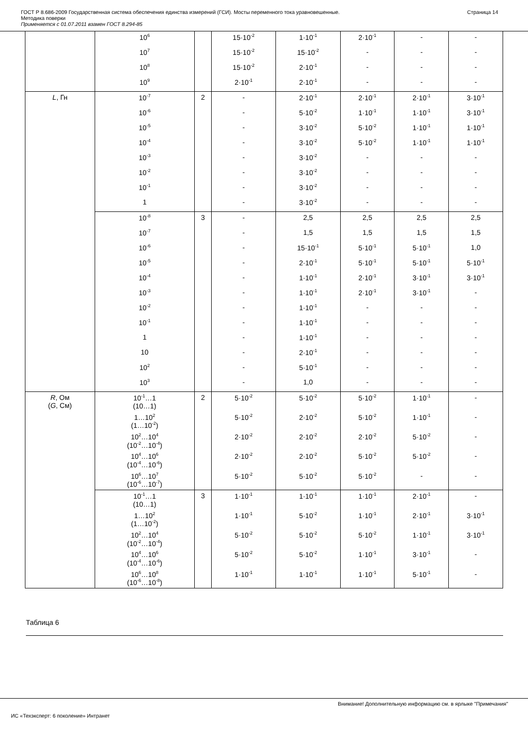ГОСТ Р 8.686-2009 Государственная система обеспечения единства измерений (ГСИ). Мосты переменного тока уравновешенные.
Методика поверки
Применяется с 01.07.2011 взамен ГОСТ 8.294-85
Страница 14
| | 10<sup>6</sup> | | 15·10<sup>-2</sup> | 1·10<sup>-1</sup> | 2·10<sup>-1</sup> | - | - |
| | 10<sup>7</sup> | | 15·10<sup>-2</sup> | 15·10<sup>-2</sup> | - | - | - |
| | 10<sup>8</sup> | | 15·10<sup>-2</sup> | 2·10<sup>-1</sup> | - | - | - |
| | 10<sup>9</sup> | | 2·10<sup>-1</sup> | 2·10<sup>-1</sup> | - | - | - |
| L , Гн | 10<sup>-7</sup> | 2 | - | 2·10<sup>-1</sup> | 2·10<sup>-1</sup> | 2·10<sup>-1</sup> | 3·10<sup>-1</sup> |
| | 10<sup>-6</sup> | | - | 5·10<sup>-2</sup> | 1·10<sup>-1</sup> | 1·10<sup>-1</sup> | 3·10<sup>-1</sup> |
| | 10<sup>-5</sup> | | - | 3·10<sup>-2</sup> | 5·10<sup>-2</sup> | 1·10<sup>-1</sup> | 1·10<sup>-1</sup> |
| | 10<sup>-4</sup> | | - | 3·10<sup>-2</sup> | 5·10<sup>-2</sup> | 1·10<sup>-1</sup> | 1·10<sup>-1</sup> |
| | 10<sup>-3</sup> | | - | 3·10<sup>-2</sup> | - | - | - |
| | 10<sup>-2</sup> | | - | 3·10<sup>-2</sup> | - | - | - |
| | 10<sup>-1</sup> | | - | 3·10<sup>-2</sup> | - | - | - |
| | 1 | | - | 3·10<sup>-2</sup> | - | - | - |
| | 10<sup>-8</sup> | 3 | - | 2,5 | 2,5 | 2,5 | 2,5 |
| | 10<sup>-7</sup> | | - | 1,5 | 1,5 | 1,5 | 1,5 |
| | 10<sup>-6</sup> | | - | 15·10<sup>-1</sup> | 5·10<sup>-1</sup> | 5·10<sup>-1</sup> | 1,0 |
| | 10<sup>-5</sup> | | - | 2·10<sup>-1</sup> | 5·10<sup>-1</sup> | 5·10<sup>-1</sup> | 5·10<sup>-1</sup> |
| | 10<sup>-4</sup> | | - | 1·10<sup>-1</sup> | 2·10<sup>-1</sup> | 3·10<sup>-1</sup> | 3·10<sup>-1</sup> |
| | 10<sup>-3</sup> | | - | 1·10<sup>-1</sup> | 2·10<sup>-1</sup> | 3·10<sup>-1</sup> | - |
| | 10<sup>-2</sup> | | - | 1·10<sup>-1</sup> | - | - | - |
| | 10<sup>-1</sup> | | - | 1·10<sup>-1</sup> | - | - | - |
| | 1 | | - | 1·10<sup>-1</sup> | - | - | - |
| | 10 | | - | 2·10<sup>-1</sup> | - | - | - |
| | 10<sup>2</sup> | | - | 5·10<sup>-1</sup> | - | - | - |
| | 10<sup>3</sup> | | - | 1,0 | - | - | - |
| R , Ом ( G , См) | 10<sup>-1</sup>…1 (10…1) | 2 | 5·10<sup>-2</sup> | 5·10<sup>-2</sup> | 5·10<sup>-2</sup> | 1·10<sup>-1</sup> | - |
| | 1…10<sup>2</sup> (1…10<sup>-2</sup>) | | 5·10<sup>-2</sup> | 2·10<sup>-2</sup> | 5·10<sup>-2</sup> | 1·10<sup>-1</sup> | - |
| | 10<sup>2</sup>…10<sup>4</sup> (10<sup>-2</sup>…10<sup>-4</sup>) | | 2·10<sup>-2</sup> | 2·10<sup>-2</sup> | 2·10<sup>-2</sup> | 5·10<sup>-2</sup> | - |
| | 10<sup>4</sup>…10<sup>6</sup> (10<sup>-4</sup>…10<sup>-6</sup>) | | 2·10<sup>-2</sup> | 2·10<sup>-2</sup> | 5·10<sup>-2</sup> | 5·10<sup>-2</sup> | - |
| | 10<sup>6</sup>…10<sup>7</sup> (10<sup>-6</sup>…10<sup>-7</sup>) | | 5·10<sup>-2</sup> | 5·10<sup>-2</sup> | 5·10<sup>-2</sup> | - | - |
| | 10<sup>-1</sup>…1 (10…1) | 3 | 1·10<sup>-1</sup> | 1·10<sup>-1</sup> | 1·10<sup>-1</sup> | 2·10<sup>-1</sup> | - |
| | 1…10<sup>2</sup> (1…10<sup>-2</sup>) | | 1·10<sup>-1</sup> | 5·10<sup>-2</sup> | 1·10<sup>-1</sup> | 2·10<sup>-1</sup> | 3·10<sup>-1</sup> |
| | 10<sup>2</sup>…10<sup>4</sup> (10<sup>-2</sup>…10<sup>-4</sup>) | | 5·10<sup>-2</sup> | 5·10<sup>-2</sup> | 5·10<sup>-2</sup> | 1·10<sup>-1</sup> | 3·10<sup>-1</sup> |
| | 10<sup>4</sup>…10<sup>6</sup> (10<sup>-4</sup>…10<sup>-6</sup>) | | 5·10<sup>-2</sup> | 5·10<sup>-2</sup> | 1·10<sup>-1</sup> | 3·10<sup>-1</sup> | - |
| | 10<sup>6</sup>…10<sup>8</sup> (10<sup>-6</sup>…10<sup>-8</sup>) | | 1·10<sup>-1</sup> | 1·10<sup>-1</sup> | 1·10<sup>-1</sup> | 5·10<sup>-1</sup> | - |
Таблица 6
Внимание! Дополнительную информацию см. в ярлыке "Примечания"
ИС «Техэксперт: 6 поколение» Интранет